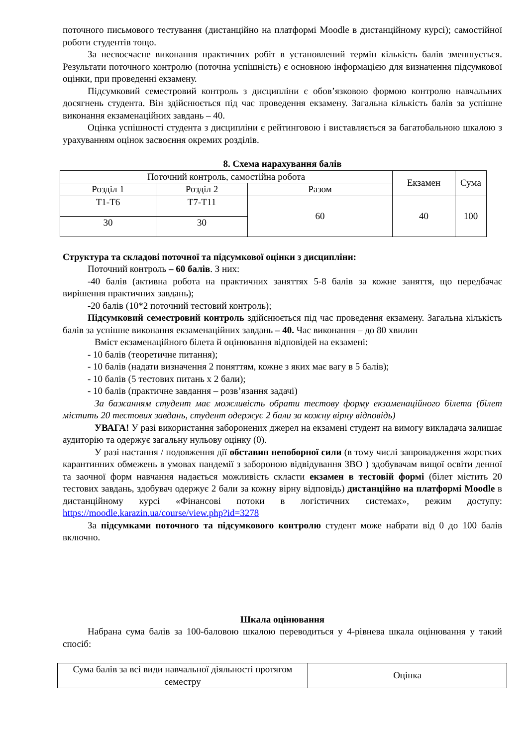поточного письмового тестування (дистанційно на платформі Moodle в дистанційному курсі); самостійної роботи студентів тощо.
За несвоєчасне виконання практичних робіт в установлений термін кількість балів зменшується. Результати поточного контролю (поточна успішність) є основною інформацією для визначення підсумкової оцінки, при проведенні екзамену.
Підсумковий семестровий контроль з дисципліни є обов’язковою формою контролю навчальних досягнень студента. Він здійснюється під час проведення екзамену. Загальна кількість балів за успішне виконання екзаменаційних завдань – 40.
Оцінка успішності студента з дисципліни є рейтинговою і виставляється за багатобальною шкалою з урахуванням оцінок засвоєння окремих розділів.
8. Схема нарахування балів
| Поточний контроль, самостійна робота | | | Екзамен | Сума |
| Розділ 1 | Розділ 2 | Разом | | |
| Т1-Т6 | Т7-Т11 | 60 | 40 | 100 |
| 30 | 30 | | | |
Структура та складові поточної та підсумкової оцінки з дисципліни:
Поточний контроль – 60 балів. З них:
-40 балів (активна робота на практичних заняттях 5-8 балів за кожне заняття, що передбачає вирішення практичних завдань);
-20 балів (10*2 поточний тестовий контроль);
Підсумковий семестровий контроль здійснюється під час проведення екзамену. Загальна кількість балів за успішне виконання екзаменаційних завдань – 40. Час виконання – до 80 хвилин
Вміст екзаменаційного білета й оцінювання відповідей на екзамені:
- 10 балів (теоретичне питання);
- 10 балів (надати визначення 2 поняттям, кожне з яких має вагу в 5 балів);
- 10 балів (5 тестових питань х 2 бали);
- 10 балів (практичне завдання – розв’язання задачі)
За бажанням студент має можливість обрати тестову форму екзаменаційного білета (білет містить 20 тестових завдань, студент одержує 2 бали за кожну вірну відповідь)
УВАГА! У разі використання заборонених джерел на екзамені студент на вимогу викладача залишає аудиторію та одержує загальну нульову оцінку (0).
У разі настання / подовження дії обставин непоборної сили (в тому числі запровадження жорстких карантинних обмежень в умовах пандемії з забороною відвідування ЗВО ) здобувачам вищої освіти денної та заочної форм навчання надається можливість скласти екзамен в тестовій формі (білет містить 20 тестових завдань, здобувач одержує 2 бали за кожну вірну відповідь) дистанційно на платформі Moodle в дистанційному курсі «Фінансові потоки в логістичних системах», режим доступу: https://moodle.karazin.ua/course/view.php?id=3278
За підсумками поточного та підсумкового контролю студент може набрати від 0 до 100 балів включно.
Шкала оцінювання
Набрана сума балів за 100-баловою шкалою переводиться у 4-рівнева шкала оцінювання у такий спосіб:
| Сума балів за всі види навчальної діяльності протягом семестру | Оцінка |